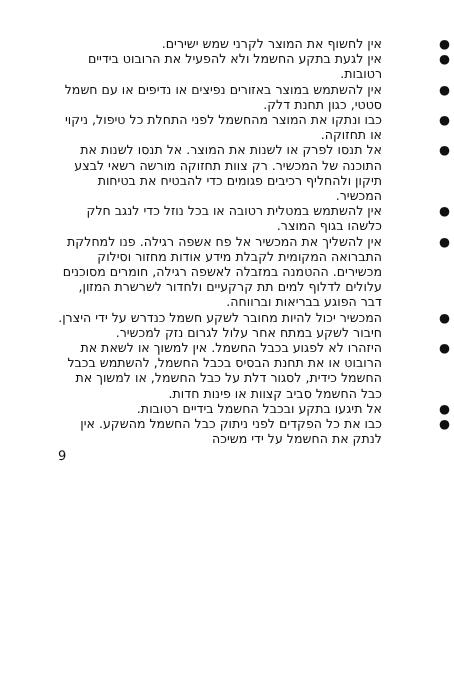● אין לחשוף את המוצר לקרני שמש ישירים.
● אין לגעת בתקע החשמל ולא להפעיל את הרובוט בידיים רטובות.
● אין להשתמש במוצר באזורים נפיצים או נדיפים או עם חשמל סטטי, כגון תחנת דלק.
● כבו ונתקו את המוצר מהחשמל לפני התחלת כל טיפול, ניקוי או תחזוקה.
● אל תנסו לפרק או לשנות את המוצר. אל תנסו לשנות את התוכנה של המכשיר. רק צוות תחזוקה מורשה רשאי לבצע תיקון ולהחליף רכיבים פגומים כדי להבטיח את בטיחות המכשיר.
● אין להשתמש במטלית רטובה או בכל נוזל כדי לנגב חלק כלשהו בגוף המוצר.
● אין להשליך את המכשיר אל פח אשפה רגילה. פנו למחלקת התברואה המקומית לקבלת מידע אודות מחזור וסילוק מכשירים. ההטמנה במזבלה לאשפה רגילה, חומרים מסוכנים עלולים לדלוף למים תת קרקעיים ולחדור לשרשרת המזון, דבר הפוגע בבריאות וברווחה.
● המכשיר יכול להיות מחובר לשקע חשמל כנדרש על ידי היצרן. חיבור לשקע במתח אחר עלול לגרום נזק למכשיר.
● היזהרו לא לפגוע בכבל החשמל. אין למשוך או לשאת את הרובוט או את תחנת הבסיס בכבל החשמל, להשתמש בכבל החשמל כידית, לסגור דלת על כבל החשמל, או למשוך את כבל החשמל סביב קצוות או פינות חדות.
● אל תיגעו בתקע ובכבל החשמל בידיים רטובות.
● כבו את כל הפקדים לפני ניתוק כבל החשמל מהשקע. אין לנתק את החשמל על ידי משיכה
9